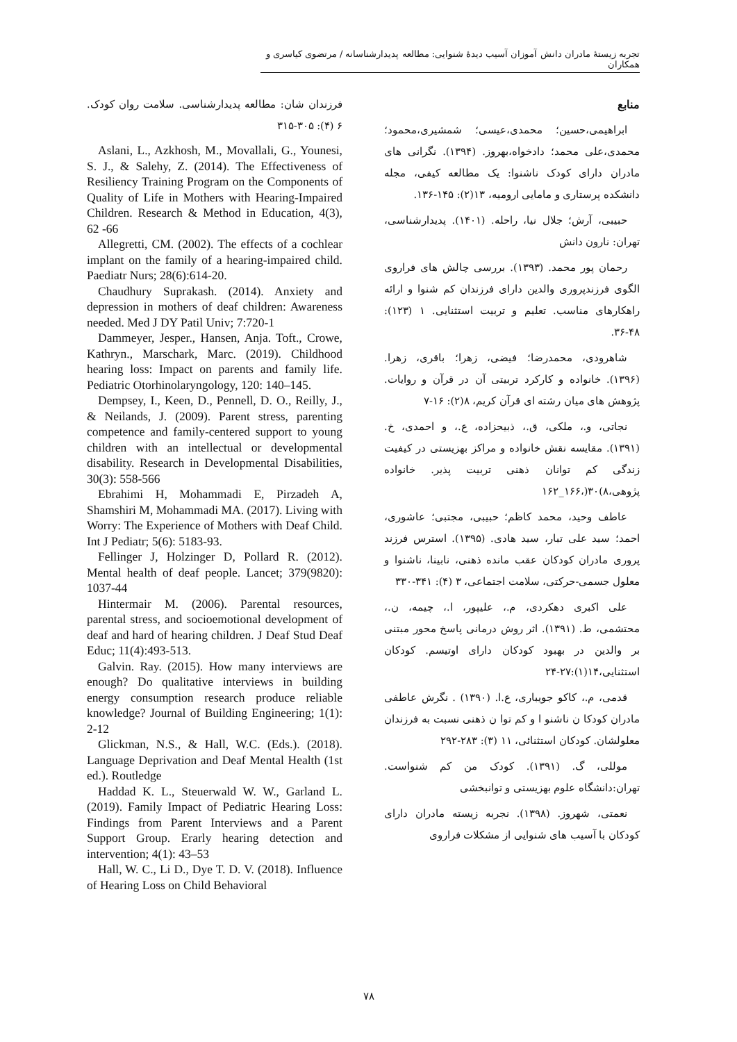تجربه زیستهٔ مادران دانش آموزان آسیب دیدهٔ شنوایی: مطالعه پدیدارشناسانه / مرتضوی کیاسری و همکاران
منابع
ابراهیمی،حسین؛ محمدی،عیسی؛ شمشیری،محمود؛ محمدی،علی محمد؛ دادخواه،بهروز. (۱۳۹۴). نگرانی های مادران دارای کودک ناشنوا: یک مطالعه کیفی، مجله دانشکده پرستاری و مامایی ارومیه، ۱۳(۲): ۱۴۵-۱۳۶.
حبیبی، آرش؛ جلال نیا، راحله. (۱۴۰۱). پدیدارشناسی، تهران: نارون دانش
رحمان پور محمد. (۱۳۹۳). بررسی چالش های فراروی الگوی فرزندپروری والدین دارای فرزندان کم شنوا و ارائه راهکارهای مناسب. تعلیم و تربیت استثنایی. ۱ (۱۲۳): ۴۸-۳۶.
شاهرودی، محمدرضا؛ فیضی، زهرا؛ باقری، زهرا. (۱۳۹۶). خانواده و کارکرد تربیتی آن در قرآن و روایات. پژوهش های میان رشته ای قرآن کریم، ۸(۲): ۱۶-۷
نجاتی، و.، ملکی، ق.، ذبیحزاده، ع.، و احمدی، خ. (۱۳۹۱). مقایسه نقش خانواده و مراکز بهزیستی در کیفیت زندگی کم توانان ذهنی تربیت پذیر. خانواده پژوهی،۸)۳۰(،۱۶۶_۱۶۲
عاطف وحید، محمد کاظم؛ حبیبی، مجتبی؛ عاشوری، احمد؛ سید علی تبار، سید هادی. (۱۳۹۵). استرس فرزند پروری مادران کودکان عقب مانده ذهنی، نابینا، ناشنوا و معلول جسمی-حرکتی، سلامت اجتماعی، ۳ (۴): ۳۴۱-۳۳۰
علی اکبری دهکردی، م.، علیپور، ا.، چیمه، ن.، محتشمی، ط. (۱۳۹۱). اثر روش درمانی پاسخ محور مبتنی بر والدین در بهبود کودکان دارای اوتیسم. کودکان استثنایی،۱۴(۱):۲۷-۲۴
قدمی، م.، کاکو جویباری، ع.ا. (۱۳۹۰) . نگرش عاطفی مادران کودکا ن ناشنو ا و کم توا ن ذهنی نسبت به فرزندان معلولشان. کودکان استثنائی، ۱۱ (۳): ۲۸۳-۲۹۲
موللی، گ. (۱۳۹۱). کودک من کم شنواست. تهران:دانشگاه علوم بهزیستی و توانبخشی
نعمتی، شهروز. (۱۳۹۸). نجربه زیسته مادران دارای کودکان با آسیب های شنوایی از مشکلات فراروی
فرزندان شان: مطالعه پدیدارشناسی. سلامت روان کودک. ۶ (۴): ۳۰۵-۳۱۵
Aslani, L., Azkhosh, M., Movallali, G., Younesi, S. J., & Salehy, Z. (2014). The Effectiveness of Resiliency Training Program on the Components of Quality of Life in Mothers with Hearing-Impaired Children. Research & Method in Education, 4(3), 62 -66
Allegretti, CM. (2002). The effects of a cochlear implant on the family of a hearing-impaired child. Paediatr Nurs; 28(6):614-20.
Chaudhury Suprakash. (2014). Anxiety and depression in mothers of deaf children: Awareness needed. Med J DY Patil Univ; 7:720-1
Dammeyer, Jesper., Hansen, Anja. Toft., Crowe, Kathryn., Marschark, Marc. (2019). Childhood hearing loss: Impact on parents and family life. Pediatric Otorhinolaryngology, 120: 140–145.
Dempsey, I., Keen, D., Pennell, D. O., Reilly, J., & Neilands, J. (2009). Parent stress, parenting competence and family-centered support to young children with an intellectual or developmental disability. Research in Developmental Disabilities, 30(3): 558-566
Ebrahimi H, Mohammadi E, Pirzadeh A, Shamshiri M, Mohammadi MA. (2017). Living with Worry: The Experience of Mothers with Deaf Child. Int J Pediatr; 5(6): 5183-93.
Fellinger J, Holzinger D, Pollard R. (2012). Mental health of deaf people. Lancet; 379(9820): 1037-44
Hintermair M. (2006). Parental resources, parental stress, and socioemotional development of deaf and hard of hearing children. J Deaf Stud Deaf Educ; 11(4):493-513.
Galvin. Ray. (2015). How many interviews are enough? Do qualitative interviews in building energy consumption research produce reliable knowledge? Journal of Building Engineering; 1(1): 2-12
Glickman, N.S., & Hall, W.C. (Eds.). (2018). Language Deprivation and Deaf Mental Health (1st ed.). Routledge
Haddad K. L., Steuerwald W. W., Garland L. (2019). Family Impact of Pediatric Hearing Loss: Findings from Parent Interviews and a Parent Support Group. Erarly hearing detection and intervention; 4(1): 43–53
Hall, W. C., Li D., Dye T. D. V. (2018). Influence of Hearing Loss on Child Behavioral
۷۸